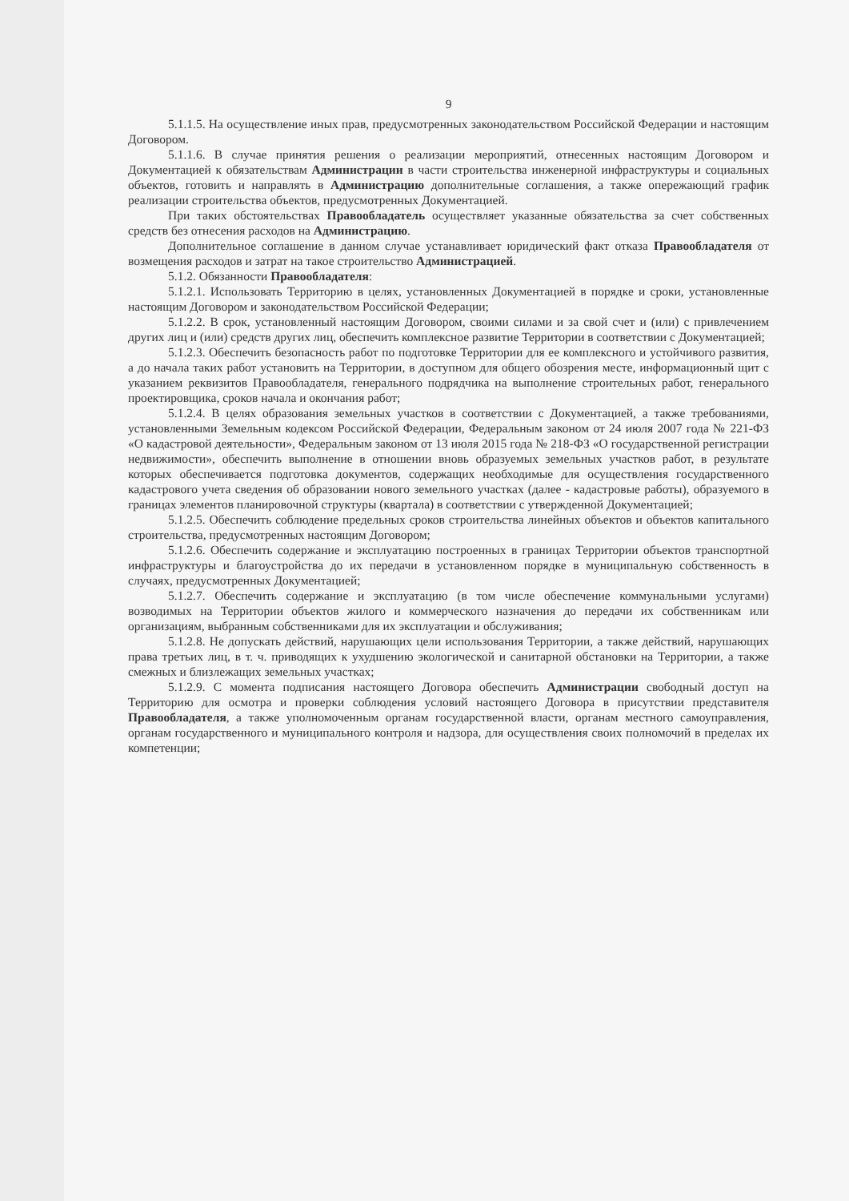9
5.1.1.5. На осуществление иных прав, предусмотренных законодательством Российской Федерации и настоящим Договором.
5.1.1.6. В случае принятия решения о реализации мероприятий, отнесенных настоящим Договором и Документацией к обязательствам Администрации в части строительства инженерной инфраструктуры и социальных объектов, готовить и направлять в Администрацию дополнительные соглашения, а также опережающий график реализации строительства объектов, предусмотренных Документацией.
При таких обстоятельствах Правообладатель осуществляет указанные обязательства за счет собственных средств без отнесения расходов на Администрацию.
Дополнительное соглашение в данном случае устанавливает юридический факт отказа Правообладателя от возмещения расходов и затрат на такое строительство Администрацией.
5.1.2. Обязанности Правообладателя:
5.1.2.1. Использовать Территорию в целях, установленных Документацией в порядке и сроки, установленные настоящим Договором и законодательством Российской Федерации;
5.1.2.2. В срок, установленный настоящим Договором, своими силами и за свой счет и (или) с привлечением других лиц и (или) средств других лиц, обеспечить комплексное развитие Территории в соответствии с Документацией;
5.1.2.3. Обеспечить безопасность работ по подготовке Территории для ее комплексного и устойчивого развития, а до начала таких работ установить на Территории, в доступном для общего обозрения месте, информационный щит с указанием реквизитов Правообладателя, генерального подрядчика на выполнение строительных работ, генерального проектировщика, сроков начала и окончания работ;
5.1.2.4. В целях образования земельных участков в соответствии с Документацией, а также требованиями, установленными Земельным кодексом Российской Федерации, Федеральным законом от 24 июля 2007 года № 221-ФЗ «О кадастровой деятельности», Федеральным законом от 13 июля 2015 года № 218-ФЗ «О государственной регистрации недвижимости», обеспечить выполнение в отношении вновь образуемых земельных участков работ, в результате которых обеспечивается подготовка документов, содержащих необходимые для осуществления государственного кадастрового учета сведения об образовании нового земельного участках (далее - кадастровые работы), образуемого в границах элементов планировочной структуры (квартала) в соответствии с утвержденной Документацией;
5.1.2.5. Обеспечить соблюдение предельных сроков строительства линейных объектов и объектов капитального строительства, предусмотренных настоящим Договором;
5.1.2.6. Обеспечить содержание и эксплуатацию построенных в границах Территории объектов транспортной инфраструктуры и благоустройства до их передачи в установленном порядке в муниципальную собственность в случаях, предусмотренных Документацией;
5.1.2.7. Обеспечить содержание и эксплуатацию (в том числе обеспечение коммунальными услугами) возводимых на Территории объектов жилого и коммерческого назначения до передачи их собственникам или организациям, выбранным собственниками для их эксплуатации и обслуживания;
5.1.2.8. Не допускать действий, нарушающих цели использования Территории, а также действий, нарушающих права третьих лиц, в т. ч. приводящих к ухудшению экологической и санитарной обстановки на Территории, а также смежных и близлежащих земельных участках;
5.1.2.9. С момента подписания настоящего Договора обеспечить Администрации свободный доступ на Территорию для осмотра и проверки соблюдения условий настоящего Договора в присутствии представителя Правообладателя, а также уполномоченным органам государственной власти, органам местного самоуправления, органам государственного и муниципального контроля и надзора, для осуществления своих полномочий в пределах их компетенции;